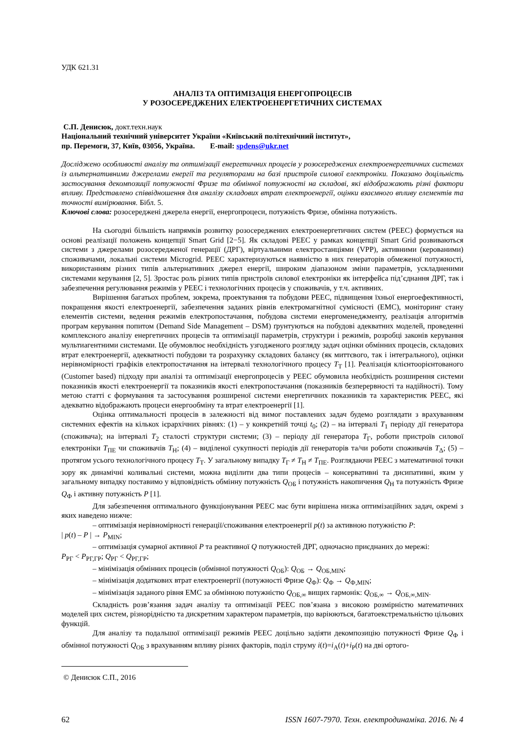УДК 621.31
АНАЛІЗ ТА ОПТИМІЗАЦІЯ ЕНЕРГОПРОЦЕСІВ
У РОЗОСЕРЕДЖЕНИХ ЕЛЕКТРОЕНЕРГЕТИЧНИХ СИСТЕМАХ
С.П. Денисюк, докт.техн.наук
Національний технічний університет України «Київський політехнічний інститут»,
пр. Перемоги, 37, Київ, 03056, Україна. E-mail: spdens@ukr.net
Досліджено особливості аналізу та оптимізації енергетичних процесів у розосереджених електроенергетичних системах із альтернативними джерелами енергії та регуляторами на базі пристроїв силової електроніки. Показано доцільність застосування декомпозиції потужності Фризе та обмінної потужності на складові, які відображають різні фактори впливу. Представлено співвідношення для аналізу складових втрат електроенергії, оцінки взаємного впливу елементів та точності вимірювання. Бібл. 5.
Ключові слова: розосереджені джерела енергії, енергопроцеси, потужність Фризе, обмінна потужність.
На сьогодні більшість напрямків розвитку розосереджених електроенергетичних систем (РЕЕС) формується на основі реалізації положень концепції Smart Grid [2−5]. Як складові РЕЕС у рамках концепції Smart Grid розвиваються системи з джерелами розосередженої генерації (ДРГ), віртуальними електростанціями (VPP), активними (керованими) споживачами, локальні системи Microgrid. РЕЕС характеризуються наявністю в них генераторів обмеженої потужності, використанням різних типів альтернативних джерел енергії, широким діапазоном зміни параметрів, ускладненими системами керування [2, 5]. Зростає роль різних типів пристроїв силової електроніки як інтерфейса під’єднання ДРГ, так і забезпечення регулювання режимів у РЕЕС і технологічних процесів у споживачів, у т.ч. активних.
Вирішення багатьох проблем, зокрема, проектування та побудови РЕЕС, підвищення їхньої енергоефективності, покращення якості електроенергії, забезпечення заданих рівнів електромагнітної сумісності (ЕМС), моніторинг стану елементів системи, ведення режимів електропостачання, побудова системи енергоменеджменту, реалізація алгоритмів програм керування попитом (Demand Side Management – DSM) ґрунтуються на побудові адекватних моделей, проведенні комплексного аналізу енергетичних процесів та оптимізації параметрів, структури і режимів, розробці законів керування мультиагентними системами. Це обумовлює необхідність узгодженого розгляду задач оцінки обмінних процесів, складових втрат електроенергії, адекватності побудови та розрахунку складових балансу (як миттєвого, так і інтегрального), оцінки нерівномірності графіків електропостачання на інтервалі технологічного процесу T<sub>Т</sub> [1]. Реалізація клієнтоорієнтованого (Customer based) підходу при аналізі та оптимізації енергопроцесів у РЕЕС обумовила необхідність розширення системи показників якості електроенергії та показників якості електропостачання (показників безперервності та надійності). Тому метою статті є формування та застосування розширеної системи енергетичних показників та характеристик РЕЕС, які адекватно відображають процеси енергообміну та втрат електроенергії [1].
Оцінка оптимальності процесів в залежності від вимог поставлених задач будемо розглядати з врахуванням системних ефектів на кількох ієрархічних рівнях: (1) – у конкретній точці t<sub>0</sub>; (2) – на інтервалі T<sub>1</sub> періоду дії генератора (споживача); на інтервалі T<sub>2</sub> сталості структури системи; (3) – періоду дії генератора T<sub>Г</sub>, роботи пристроїв силової електроніки T<sub>ПЕ</sub> чи споживачів T<sub>Н</sub>; (4) – виділеної сукупності періодів дії генераторів та/чи роботи споживачів T<sub>Δ</sub>; (5) – протягом усього технологічного процесу T<sub>Т</sub>. У загальному випадку T<sub>Г</sub> ≠ T<sub>Н</sub> ≠ T<sub>ПЕ</sub>. Розглядаючи РЕЕС з математичної точки зору як динамічні коливальні системи, можна виділити два типи процесів – консервативні та дисипативні, яким у загальному випадку поставимо у відповідність обмінну потужність Q<sub>ОБ</sub> і потужність накопичення Q<sub>Н</sub> та потужність Фризе Q<sub>Ф</sub> і активну потужність P [1].
Для забезпечення оптимального функціонування РЕЕС має бути вирішена низка оптимізаційних задач, окремі з яких наведено нижче:
– оптимізація нерівномірності генерації/споживання електроенергії p(t) за активною потужністю P:
| p(t) – P | → P<sub>MIN</sub>;
– оптимізація сумарної активної P та реактивної Q потужностей ДРГ, одночасно приєднаних до мережі:
P<sub>РГ</sub> < P<sub>РГ,ГР</sub>; Q<sub>РГ</sub> < Q<sub>РГ,ГР</sub>;
– мінімізація обмінних процесів (обмінної потужності Q<sub>ОБ</sub>): Q<sub>ОБ</sub> → Q<sub>ОБ,MIN</sub>;
– мінімізація додаткових втрат електроенергії (потужності Фризе Q<sub>Ф</sub>): Q<sub>Ф</sub> → Q<sub>Ф,MIN</sub>;
– мінімізація заданого рівня ЕМС за обмінною потужністю Q<sub>ОБ,∞</sub> вищих гармонік: Q<sub>ОБ,∞</sub> → Q<sub>ОБ,∞,MIN</sub>.
Складність розв’язання задач аналізу та оптимізації РЕЕС пов’язана з високою розмірністю математичних моделей цих систем, різнорідністю та дискретним характером параметрів, що варіюються, багатоекстремальністю цільових функцій.
Для аналізу та подальшої оптимізації режимів РЕЕС доцільно задіяти декомпозицію потужності Фризе Q<sub>Ф</sub> і обмінної потужності Q<sub>ОБ</sub> з врахуванням впливу різних факторів, поділ струму i(t)=i<sub>А</sub>(t)+i<sub>Р</sub>(t) на дві ортого-
© Денисюк С.П., 2016
62 ISSN 1607-7970. Техн. електродинаміка. 2016. № 4